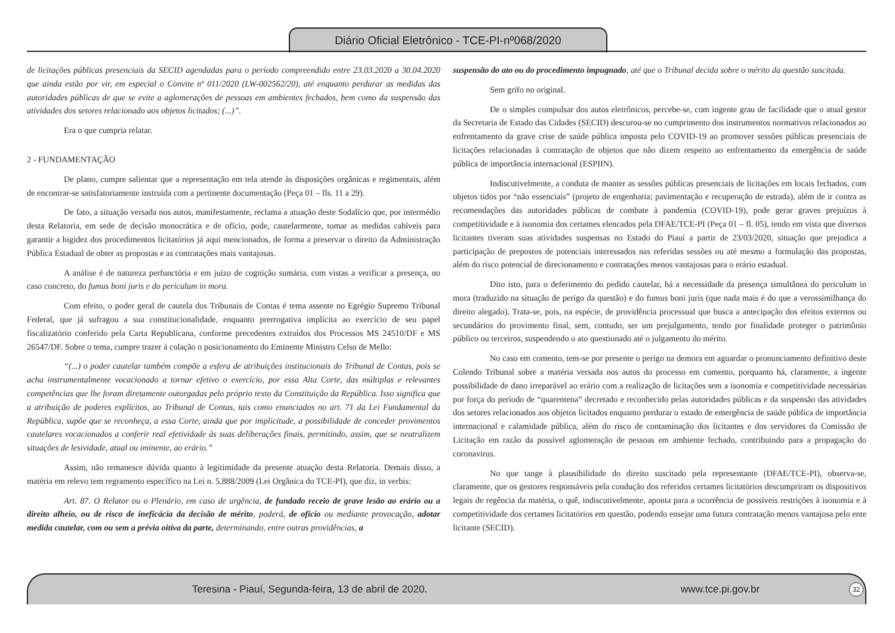Diário Oficial Eletrônico - TCE-PI-nº068/2020
de licitações públicas presenciais da SECID agendadas para o período compreendido entre 23.03.2020 a 30.04.2020 que ainda estão por vir, em especial o Convite nº 011/2020 (LW-002562/20), até enquanto perdurar as medidas das autoridades públicas de que se evite a aglomerações de pessoas em ambientes fechados, bem como da suspensão das atividades dos setores relacionado aos objetos licitados; (...)”.
Era o que cumpria relatar.
2 - FUNDAMENTAÇÃO
De plano, cumpre salientar que a representação em tela atende às disposições orgânicas e regimentais, além de encontrar-se satisfatoriamente instruída com a pertinente documentação (Peça 01 – fls. 11 a 29).
De fato, a situação versada nos autos, manifestamente, reclama a atuação deste Sodalício que, por intermédio desta Relatoria, em sede de decisão monocrática e de ofício, pode, cautelarmente, tomar as medidas cabíveis para garantir a higidez dos procedimentos licitatórios já aqui mencionados, de forma a preservar o direito da Administração Pública Estadual de obter as propostas e as contratações mais vantajosas.
A análise é de natureza perfunctória e em juízo de cognição sumária, com vistas a verificar a presença, no caso concreto, do fumus boni juris e do periculum in mora.
Com efeito, o poder geral de cautela dos Tribunais de Contas é tema assente no Egrégio Supremo Tribunal Federal, que já sufragou a sua constitucionalidade, enquanto prerrogativa implícita ao exercício de seu papel fiscalizatório conferido pela Carta Republicana, conforme precedentes extraídos dos Processos MS 24510/DF e MS 26547/DF. Sobre o tema, cumpre trazer à colação o posicionamento do Eminente Ministro Celso de Mello:
“(...) o poder cautelar também compõe a esfera de atribuições institucionais do Tribunal de Contas, pois se acha instrumentalmente vocacionado a tornar efetivo o exercício, por essa Alta Corte, das múltiplas e relevantes competências que lhe foram diretamente outorgadas pelo próprio texto da Constituição da República. Isso significa que a atribuição de poderes explícitos, ao Tribunal de Contas, tais como enunciados no art. 71 da Lei Fundamental da República, supõe que se reconheça, a essa Corte, ainda que por implicitude, a possibilidade de conceder provimentos cautelares vocacionados a conferir real efetividade às suas deliberações finais, permitindo, assim, que se neutralizem situações de lesividade, atual ou iminente, ao erário.”
Assim, não remanesce dúvida quanto à legitimidade da presente atuação desta Relatoria. Demais disso, a matéria em relevo tem regramento específico na Lei n. 5.888/2009 (Lei Orgânica do TCE-PI), que diz, in verbis:
Art. 87. O Relator ou o Plenário, em caso de urgência, de fundado receio de grave lesão ao erário ou a direito alheio, ou de risco de ineficácia da decisão de mérito, poderá, de ofício ou mediante provocação, adotar medida cautelar, com ou sem a prévia oitiva da parte, determinando, entre outras providências, a
suspensão do ato ou do procedimento impugnado, até que o Tribunal decida sobre o mérito da questão suscitada.
Sem grifo no original.
De o simples compulsar dos autos eletrônicos, percebe-se, com ingente grau de facilidade que o atual gestor da Secretaria de Estado das Cidades (SECID) descurou-se no cumprimento dos instrumentos normativos relacionados ao enfrentamento da grave crise de saúde pública imposta pelo COVID-19 ao promover sessões públicas presenciais de licitações relacionadas à contratação de objetos que não dizem respeito ao enfrentamento da emergência de saúde pública de importância internacional (ESPIIN).
Indiscutivelmente, a conduta de manter as sessões públicas presenciais de licitações em locais fechados, com objetos tidos por “não essenciais” (projeto de engenharia; pavimentação e recuperação de estrada), além de ir contra as recomendações das autoridades públicas de combate à pandemia (COVID-19), pode gerar graves prejuízos à competitividade e à isonomia dos certames elencados pela DFAE/TCE-PI (Peça 01 – fl. 05), tendo em vista que diversos licitantes tiveram suas atividades suspensas no Estado do Piauí a partir de 23/03/2020, situação que prejudica a participação de prepostos de potenciais interessados nas referidas sessões ou até mesmo a formulação das propostas, além do risco potencial de direcionamento e contratações menos vantajosas para o erário estadual.
Dito isto, para o deferimento do pedido cautelar, há a necessidade da presença simultânea do periculum in mora (traduzido na situação de perigo da questão) e do fumus boni juris (que nada mais é do que a verossimilhança do direito alegado). Trata-se, pois, na espécie, de providência processual que busca a antecipação dos efeitos externos ou secundários do provimento final, sem, contudo, ser um prejulgamento, tendo por finalidade proteger o patrimônio público ou terceiros, suspendendo o ato questionado até o julgamento do mérito.
No caso em comento, tem-se por presente o perigo na demora em aguardar o pronunciamento definitivo deste Colendo Tribunal sobre a matéria versada nos autos do processo em comento, porquanto há, claramente, a ingente possibilidade de dano irreparável ao erário com a realização de licitações sem a isonomia e competitividade necessárias por força do período de “quarentena” decretado e reconhecido pelas autoridades públicas e da suspensão das atividades dos setores relacionados aos objetos licitados enquanto perdurar o estado de emergência de saúde pública de importância internacional e calamidade pública, além do risco de contaminação dos licitantes e dos servidores da Comissão de Licitação em razão da possível aglomeração de pessoas em ambiente fechado, contribuindo para a propagação do coronavírus.
No que tange à plausibilidade do direito suscitado pela representante (DFAE/TCE-PI), observa-se, claramente, que os gestores responsáveis pela condução dos referidos certames licitatórios descumpriram os dispositivos legais de regência da matéria, o quê, indiscutivelmente, aponta para a ocorrência de possíveis restrições à isonomia e à competitividade dos certames licitatórios em questão, podendo ensejar uma futura contratação menos vantajosa pelo ente licitante (SECID).
Teresina - Piauí, Segunda-feira, 13 de abril de 2020. www.tce.pi.gov.br 32